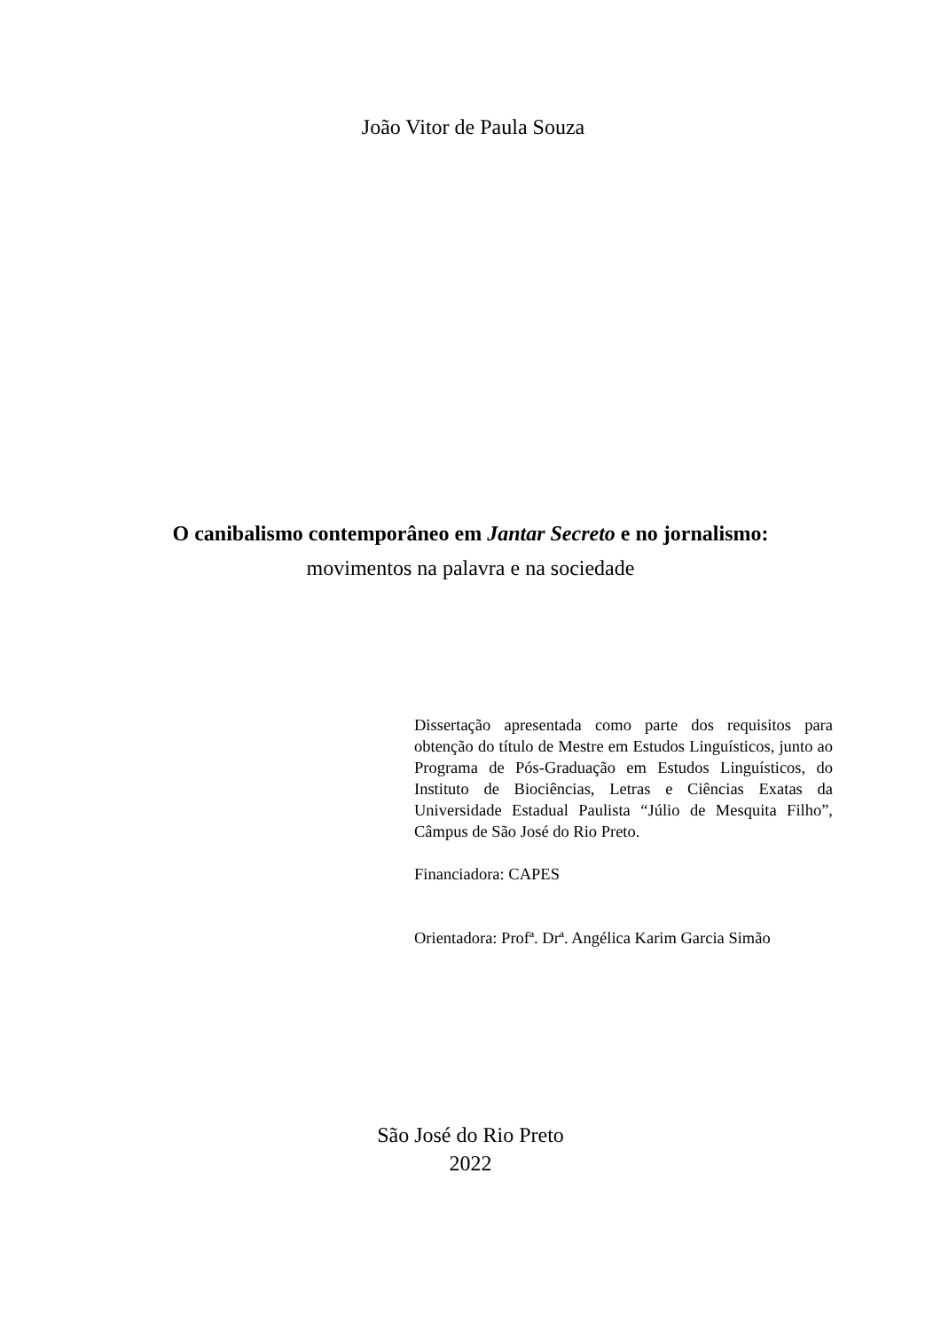João Vitor de Paula Souza
O canibalismo contemporâneo em Jantar Secreto e no jornalismo:
movimentos na palavra e na sociedade
Dissertação apresentada como parte dos requisitos para obtenção do título de Mestre em Estudos Linguísticos, junto ao Programa de Pós-Graduação em Estudos Linguísticos, do Instituto de Biociências, Letras e Ciências Exatas da Universidade Estadual Paulista “Júlio de Mesquita Filho”, Câmpus de São José do Rio Preto.
Financiadora: CAPES
Orientadora: Profª. Drª. Angélica Karim Garcia Simão
São José do Rio Preto
2022